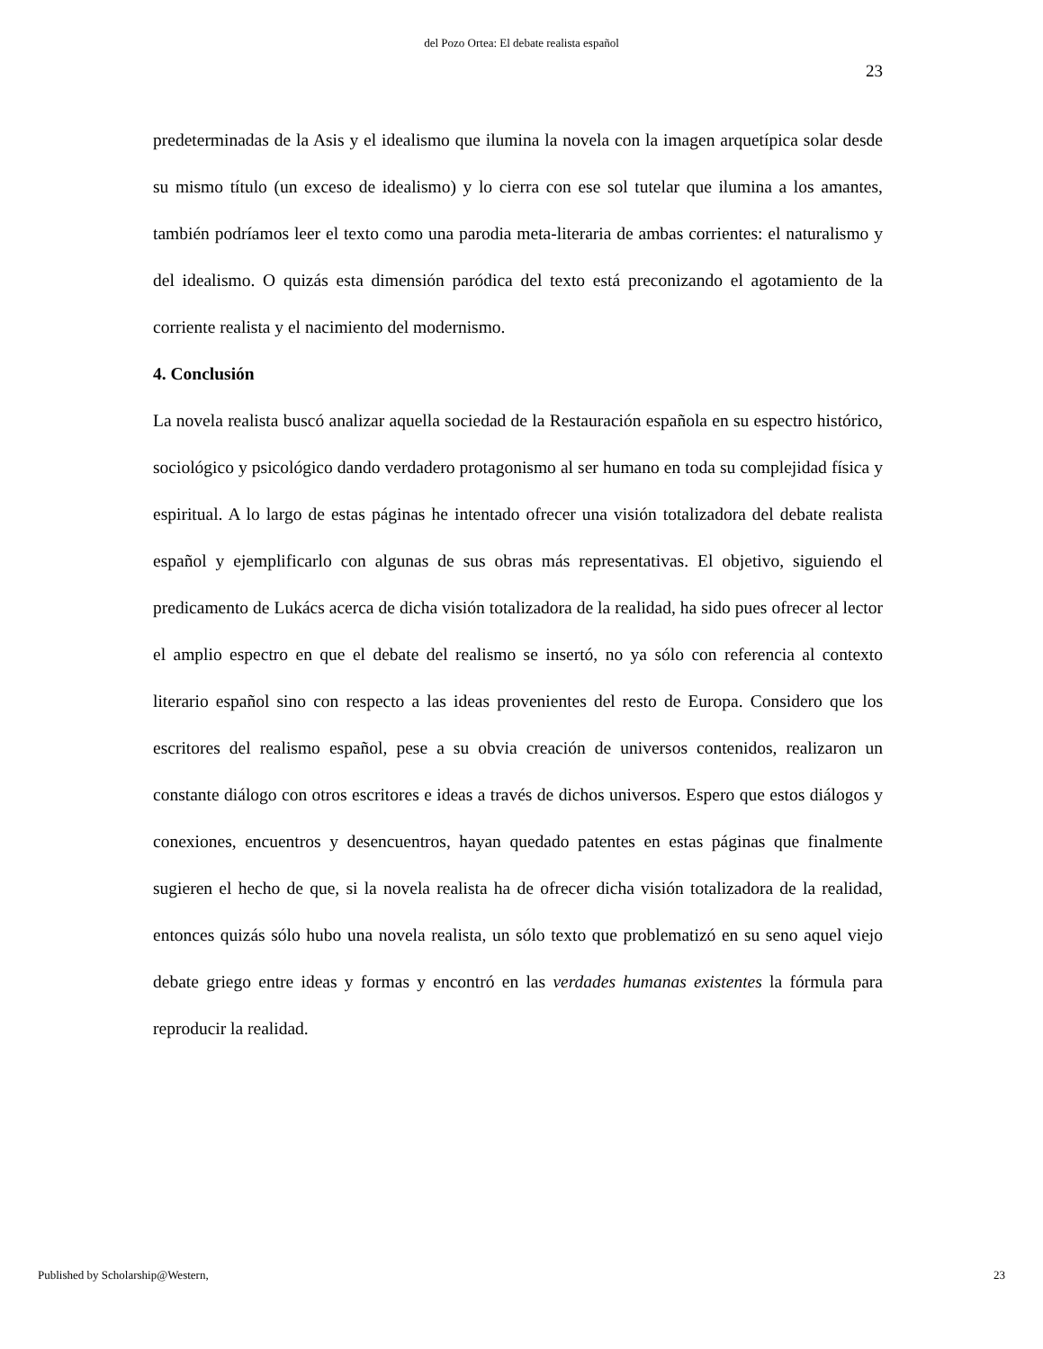del Pozo Ortea: El debate realista español
23
predeterminadas de la Asis y el idealismo que ilumina la novela con la imagen arquetípica solar desde su mismo título (un exceso de idealismo) y lo cierra con ese sol tutelar que ilumina a los amantes, también podríamos leer el texto como una parodia meta-literaria de ambas corrientes: el naturalismo y del idealismo. O quizás esta dimensión paródica del texto está preconizando el agotamiento de la corriente realista y el nacimiento del modernismo.
4. Conclusión
La novela realista buscó analizar aquella sociedad de la Restauración española en su espectro histórico, sociológico y psicológico dando verdadero protagonismo al ser humano en toda su complejidad física y espiritual. A lo largo de estas páginas he intentado ofrecer una visión totalizadora del debate realista español y ejemplificarlo con algunas de sus obras más representativas. El objetivo, siguiendo el predicamento de Lukács acerca de dicha visión totalizadora de la realidad, ha sido pues ofrecer al lector el amplio espectro en que el debate del realismo se insertó, no ya sólo con referencia al contexto literario español sino con respecto a las ideas provenientes del resto de Europa. Considero que los escritores del realismo español, pese a su obvia creación de universos contenidos, realizaron un constante diálogo con otros escritores e ideas a través de dichos universos. Espero que estos diálogos y conexiones, encuentros y desencuentros, hayan quedado patentes en estas páginas que finalmente sugieren el hecho de que, si la novela realista ha de ofrecer dicha visión totalizadora de la realidad, entonces quizás sólo hubo una novela realista, un sólo texto que problematizó en su seno aquel viejo debate griego entre ideas y formas y encontró en las verdades humanas existentes la fórmula para reproducir la realidad.
Published by Scholarship@Western, 23